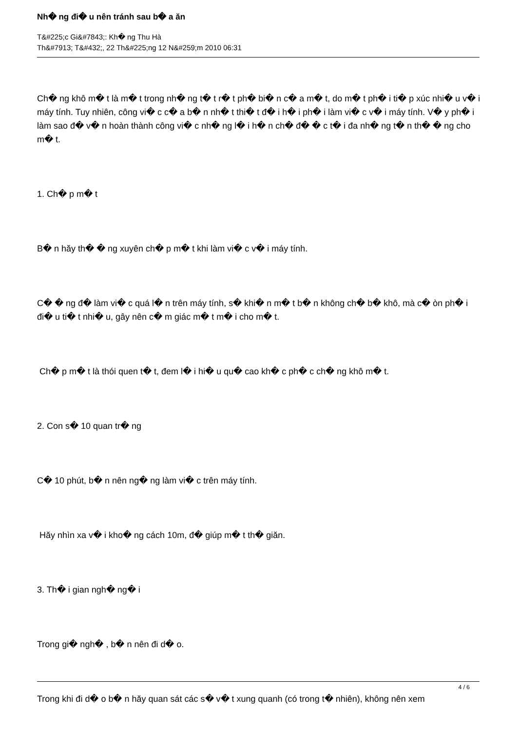Nh� ng đi� u nên tránh sau b� a ăn
T&#225;c Gi&#7843;: Kh� ng Thu Hà
Th&#7913; T&#432;, 22 Th&#225;ng 12 N&#259;m 2010 06:31
Ch� ng khô m� t là m� t trong nh� ng t� t r� t ph� bi� n c� a m� t, do m� t ph� i ti� p xúc nhi� u v� i máy tính. Tuy nhiên, công vi� c c� a b� n nh� t thi� t đ� i h� i ph� i làm vi� c v� i máy tính. V� y ph� i làm sao đ� v� n hoàn thành công vi� c nh� ng l� i h� n ch� đ� � c t� i đa nh� ng t� n th� � ng cho m� t.
1. Ch� p m� t
B� n hăy th� � ng xuyên ch� p m� t khi làm vi� c v� i máy tính.
C� � ng đ� làm vi� c quá l� n trên máy tính, s� khi� n m� t b� n không ch� b� khô, mà c� òn ph� i đi� u ti� t nhi� u, gây nên c� m giác m� t m� i cho m� t.
Ch� p m� t là thói quen t� t, đem l� i hi� u qu� cao kh� c ph� c ch� ng khô m� t.
2. Con s� 10 quan tr� ng
C� 10 phút, b� n nên ng� ng làm vi� c trên máy tính.
Hăy nhìn xa v� i kho� ng cách 10m, đ� giúp m� t th� giăn.
3. Th� i gian ngh� ng� i
Trong gi� ngh� , b� n nên đi d� o.
Trong khi đi d� o b� n hăy quan sát các s� v� t xung quanh (có trong t� nhiên), không nên xem
4 / 6